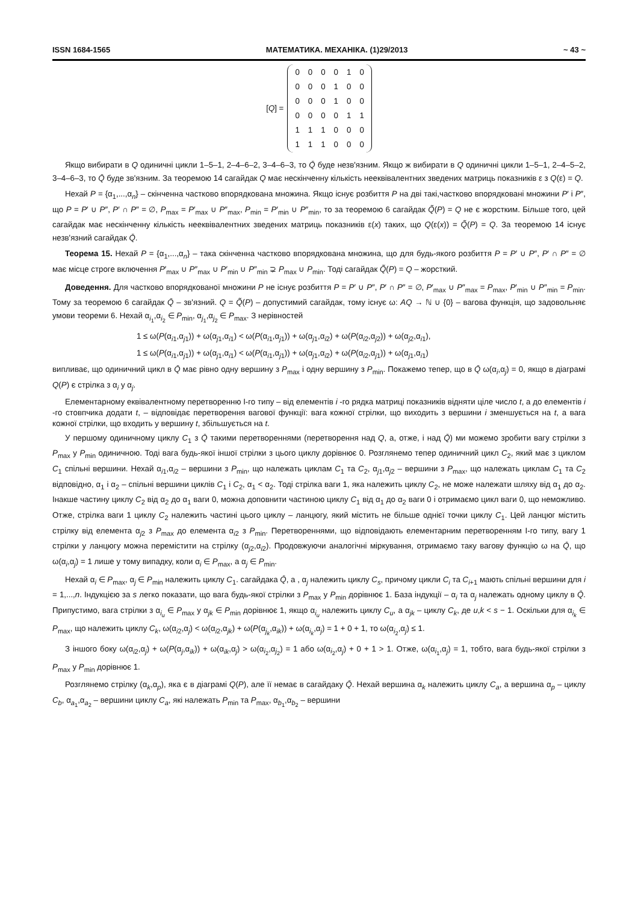ISSN 1684-1565 МАТЕМАТИКА. МЕХАНІКА. (1)29/2013 ~ 43 ~
[Q] =
| 0 | 0 | 0 | 0 | 1 | 0 |
| 0 | 0 | 0 | 1 | 0 | 0 |
| 0 | 0 | 0 | 1 | 0 | 0 |
| 0 | 0 | 0 | 0 | 1 | 1 |
| 1 | 1 | 1 | 0 | 0 | 0 |
| 1 | 1 | 1 | 0 | 0 | 0 |
Якщо вибирати в Q одиничні цикли 1–5–1, 2–4–6–2, 3–4–6–3, то Q̄ буде незв'язним. Якщо ж вибирати в Q одиничні цикли 1–5–1, 2–4–5–2, 3–4–6–3, то Q̄ буде зв'язним. За теоремою 14 сагайдак Q має нескінченну кількість нееквівалентних зведених матриць показників ε з Q(ε) = Q.
Нехай P = {α<sub>1</sub>,...,α<sub>n</sub>} – скінченна частково впорядкована множина. Якщо існує розбиття P на дві такі,частково впорядковані множини P′ і P″, що P = P′ ∪ P″, P′ ∩ P″ = ∅, P<sub>max</sub> = P′<sub>max</sub> ∪ P″<sub>max</sub>, P<sub>min</sub> = P′<sub>min</sub> ∪ P″<sub>min</sub>, то за теоремою 6 сагайдак Q̃(P) = Q не є жорстким. Більше того, цей сагайдак має нескінченну кількість нееквівалентних зведених матриць показників ε(x) таких, що Q(ε(x)) = Q̃(P) = Q. За теоремою 14 існує незв'язний сагайдак Q̄.
Теорема 15. Нехай P = {α<sub>1</sub>,...,α<sub>n</sub>} – така скінченна частково впорядкована множина, що для будь-якого розбиття P = P′ ∪ P″, P′ ∩ P″ = ∅ має місце строге включення P′<sub>max</sub> ∪ P″<sub>max</sub> ∪ P′<sub>min</sub> ∪ P″<sub>min</sub> ⊋ P<sub>max</sub> ∪ P<sub>min</sub>. Тоді сагайдак Q̃(P) = Q – жорсткий.
Доведення. Для частково впорядкованої множини P не існує розбиття P = P′ ∪ P″, P′ ∩ P″ = ∅, P′<sub>max</sub> ∪ P″<sub>max</sub> = P<sub>max</sub>, P′<sub>min</sub> ∪ P″<sub>min</sub> = P<sub>min</sub>. Тому за теоремою 6 сагайдак Q̄ – зв'язний. Q = Q̃(P) – допустимий сагайдак, тому існує ω: AQ → ℕ ∪ {0} – вагова функція, що задовольняє умови теореми 6. Нехай α<sub>i<sub>1</sub></sub>,α<sub>i<sub>2</sub></sub> ∈ P<sub>min</sub>, α<sub>j<sub>1</sub></sub>,α<sub>j<sub>2</sub></sub> ∈ P<sub>max</sub>. З нерівностей
1 ≤ ω(P(α<sub>i1</sub>,α<sub>j1</sub>)) + ω(α<sub>j1</sub>,α<sub>i1</sub>) < ω(P(α<sub>i1</sub>,α<sub>j1</sub>)) + ω(α<sub>j1</sub>,α<sub>i2</sub>) + ω(P(α<sub>i2</sub>,α<sub>j2</sub>)) + ω(α<sub>j2</sub>,α<sub>i1</sub>),
1 ≤ ω(P(α<sub>i1</sub>,α<sub>j1</sub>)) + ω(α<sub>j1</sub>,α<sub>i1</sub>) < ω(P(α<sub>i1</sub>,α<sub>j1</sub>)) + ω(α<sub>j1</sub>,α<sub>i2</sub>) + ω(P(α<sub>i2</sub>,α<sub>j1</sub>)) + ω(α<sub>j1</sub>,α<sub>i1</sub>)
випливає, що одиничний цикл в Q̄ має рівно одну вершину з P<sub>max</sub> і одну вершину з P<sub>min</sub>. Покажемо тепер, що в Q̄ ω(α<sub>i</sub>,α<sub>j</sub>) = 0, якщо в діаграмі Q(P) є стрілка з α<sub>i</sub> у α<sub>j</sub>.
Елементарному еквівалентному перетворенню I-го типу – від елементів i -го рядка матриці показників відняти ціле число t, а до елементів i -го стовпчика додати t, – відповідає перетворення вагової функції: вага кожної стрілки, що виходить з вершини i зменшується на t, а вага кожної стрілки, що входить у вершину t, збільшується на t.
У першому одиничному циклу C<sub>1</sub> з Q̄ такими перетвореннями (перетворення над Q, а, отже, і над Q̄) ми можемо зробити вагу стрілки з P<sub>max</sub> у P<sub>min</sub> одиничною. Тоді вага будь-якої іншої стрілки з цього циклу дорівнює 0. Розглянемо тепер одиничний цикл C<sub>2</sub>, який має з циклом C<sub>1</sub> спільні вершини. Нехай α<sub>i1</sub>,α<sub>i2</sub> – вершини з P<sub>min</sub>, що належать циклам C<sub>1</sub> та C<sub>2</sub>, α<sub>j1</sub>,α<sub>j2</sub> – вершини з P<sub>max</sub>, що належать циклам C<sub>1</sub> та C<sub>2</sub> відповідно, α<sub>1</sub> і α<sub>2</sub> – спільні вершини циклів C<sub>1</sub> і C<sub>2</sub>, α<sub>1</sub> < α<sub>2</sub>. Тоді стрілка ваги 1, яка належить циклу C<sub>2</sub>, не може належати шляху від α<sub>1</sub> до α<sub>2</sub>. Інакше частину циклу C<sub>2</sub> від α<sub>2</sub> до α<sub>1</sub> ваги 0, можна доповнити частиною циклу C<sub>1</sub> від α<sub>1</sub> до α<sub>2</sub> ваги 0 і отримаємо цикл ваги 0, що неможливо. Отже, стрілка ваги 1 циклу C<sub>2</sub> належить частині цього циклу – ланцюгу, який містить не більше однієї точки циклу C<sub>1</sub>. Цей ланцюг містить стрілку від елемента α<sub>j2</sub> з P<sub>max</sub> до елемента α<sub>i2</sub> з P<sub>min</sub>. Перетвореннями, що відповідають елементарним перетворенням I-го типу, вагу 1 стрілки у ланцюгу можна перемістити на стрілку (α<sub>j2</sub>,α<sub>i2</sub>). Продовжуючи аналогічні міркування, отримаємо таку вагову функцію ω на Q̄, що ω(α<sub>i</sub>,α<sub>j</sub>) = 1 лише у тому випадку, коли α<sub>i</sub> ∈ P<sub>max</sub>, а α<sub>j</sub> ∈ P<sub>min</sub>.
Нехай α<sub>i</sub> ∈ P<sub>max</sub>, α<sub>j</sub> ∈ P<sub>min</sub> належить циклу C<sub>1</sub>. сагайдака Q̄, а , α<sub>j</sub> належить циклу C<sub>s</sub>, причому цикли C<sub>i</sub> та C<sub>i+1</sub> мають спільні вершини для i = 1,...,n. Індукцією за s легко показати, що вага будь-якої стрілки з P<sub>max</sub> у P<sub>min</sub> дорівнює 1. База індукції – α<sub>i</sub> та α<sub>j</sub> належать одному циклу в Q̄. Припустимо, вага стрілки з α<sub>i<sub>u</sub></sub> ∈ P<sub>max</sub> у α<sub>jk</sub> ∈ P<sub>min</sub> дорівнює 1, якщо α<sub>i<sub>u</sub></sub> належить циклу C<sub>u</sub>, а α<sub>jk</sub> – циклу C<sub>k</sub>, де u,k < s − 1. Оскільки для α<sub>i<sub>k</sub></sub> ∈ P<sub>max</sub>, що належить циклу C<sub>k</sub>, ω(α<sub>i2</sub>,α<sub>j</sub>) < ω(α<sub>i2</sub>,α<sub>jk</sub>) + ω(P(α<sub>j<sub>k</sub></sub>,α<sub>ik</sub>)) + ω(α<sub>i<sub>k</sub></sub>,α<sub>j</sub>) = 1 + 0 + 1, то ω(α<sub>i<sub>2</sub></sub>,α<sub>j</sub>) ≤ 1.
З іншого боку ω(α<sub>i2</sub>,α<sub>j</sub>) + ω(P(α<sub>j</sub>,α<sub>ik</sub>)) + ω(α<sub>ik</sub>,α<sub>j</sub>) > ω(α<sub>i<sub>2</sub></sub>,α<sub>j<sub>2</sub></sub>) = 1 або ω(α<sub>i<sub>2</sub></sub>,α<sub>j</sub>) + 0 + 1 > 1. Отже, ω(α<sub>i<sub>1</sub></sub>,α<sub>j</sub>) = 1, тобто, вага будь-якої стрілки з P<sub>max</sub> у P<sub>min</sub> дорівнює 1.
Розглянемо стрілку (α<sub>k</sub>,α<sub>p</sub>), яка є в діаграмі Q(P), але її немає в сагайдаку Q̄. Нехай вершина α<sub>k</sub> належить циклу C<sub>a</sub>, а вершина α<sub>p</sub> – циклу C<sub>b</sub>, α<sub>a<sub>1</sub></sub>,α<sub>a<sub>2</sub></sub> – вершини циклу C<sub>a</sub>, які належать P<sub>min</sub> та P<sub>max</sub>, α<sub>b<sub>1</sub></sub>,α<sub>b<sub>2</sub></sub> – вершини